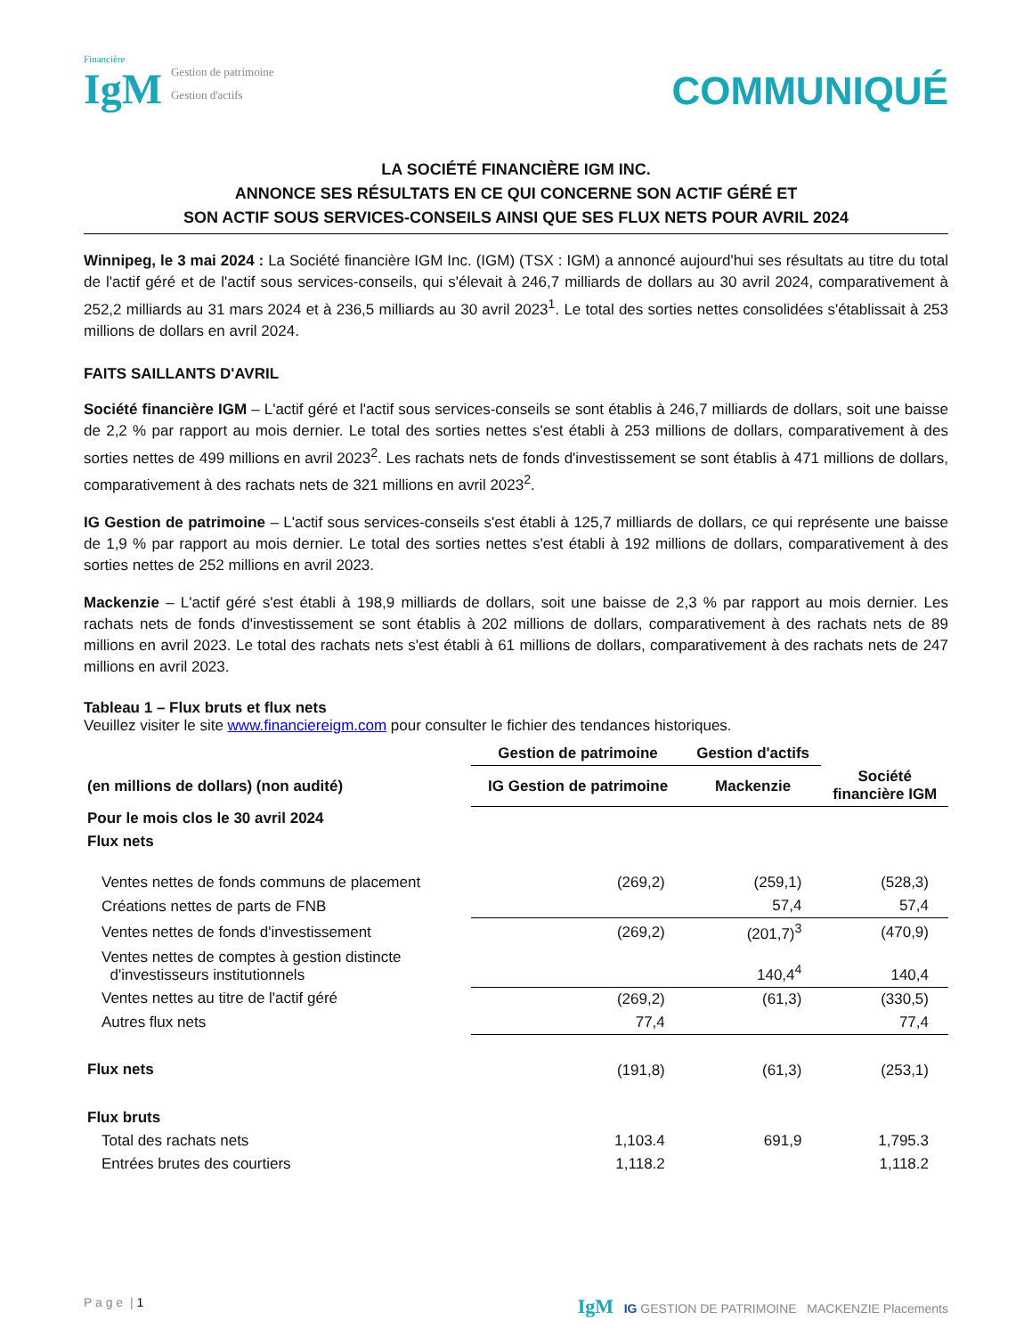Financière
IgM
Gestion de patrimoine
Gestion d'actifs
COMMUNIQUÉ
LA SOCIÉTÉ FINANCIÈRE IGM INC.
ANNONCE SES RÉSULTATS EN CE QUI CONCERNE SON ACTIF GÉRÉ ET
SON ACTIF SOUS SERVICES-CONSEILS AINSI QUE SES FLUX NETS POUR AVRIL 2024
Winnipeg, le 3 mai 2024 : La Société financière IGM Inc. (IGM) (TSX : IGM) a annoncé aujourd'hui ses résultats au titre du total de l'actif géré et de l'actif sous services-conseils, qui s'élevait à 246,7 milliards de dollars au 30 avril 2024, comparativement à 252,2 milliards au 31 mars 2024 et à 236,5 milliards au 30 avril 2023<sup>1</sup>. Le total des sorties nettes consolidées s'établissait à 253 millions de dollars en avril 2024.
FAITS SAILLANTS D'AVRIL
Société financière IGM – L'actif géré et l'actif sous services-conseils se sont établis à 246,7 milliards de dollars, soit une baisse de 2,2 % par rapport au mois dernier. Le total des sorties nettes s'est établi à 253 millions de dollars, comparativement à des sorties nettes de 499 millions en avril 2023<sup>2</sup>. Les rachats nets de fonds d'investissement se sont établis à 471 millions de dollars, comparativement à des rachats nets de 321 millions en avril 2023<sup>2</sup>.
IG Gestion de patrimoine – L'actif sous services-conseils s'est établi à 125,7 milliards de dollars, ce qui représente une baisse de 1,9 % par rapport au mois dernier. Le total des sorties nettes s'est établi à 192 millions de dollars, comparativement à des sorties nettes de 252 millions en avril 2023.
Mackenzie – L'actif géré s'est établi à 198,9 milliards de dollars, soit une baisse de 2,3 % par rapport au mois dernier. Les rachats nets de fonds d'investissement se sont établis à 202 millions de dollars, comparativement à des rachats nets de 89 millions en avril 2023. Le total des rachats nets s'est établi à 61 millions de dollars, comparativement à des rachats nets de 247 millions en avril 2023.
Tableau 1 – Flux bruts et flux nets
Veuillez visiter le site www.financiereigm.com pour consulter le fichier des tendances historiques.
| | Gestion de patrimoine | Gestion d'actifs | |
| --- | --- | --- | --- |
| (en millions de dollars) (non audité) | IG Gestion de patrimoine | Mackenzie | Société financière IGM |
| Pour le mois clos le 30 avril 2024 | | | |
| Flux nets | | | |
| Ventes nettes de fonds communs de placement | (269,2) | (259,1) | (528,3) |
| Créations nettes de parts de FNB | | 57,4 | 57,4 |
| Ventes nettes de fonds d'investissement | (269,2) | (201,7)<sup>3</sup> | (470,9) |
| Ventes nettes de comptes à gestion distincte d'investisseurs institutionnels | | 140,4<sup>4</sup> | 140,4 |
| Ventes nettes au titre de l'actif géré | (269,2) | (61,3) | (330,5) |
| Autres flux nets | 77,4 | | 77,4 |
| Flux nets | (191,8) | (61,3) | (253,1) |
| Flux bruts | | | |
| Total des rachats nets | 1,103.4 | 691,9 | 1,795.3 |
| Entrées brutes des courtiers | 1,118.2 | | 1,118.2 |
P a g e | 1
IgM IG GESTION DE PATRIMOINE MACKENZIE Placements